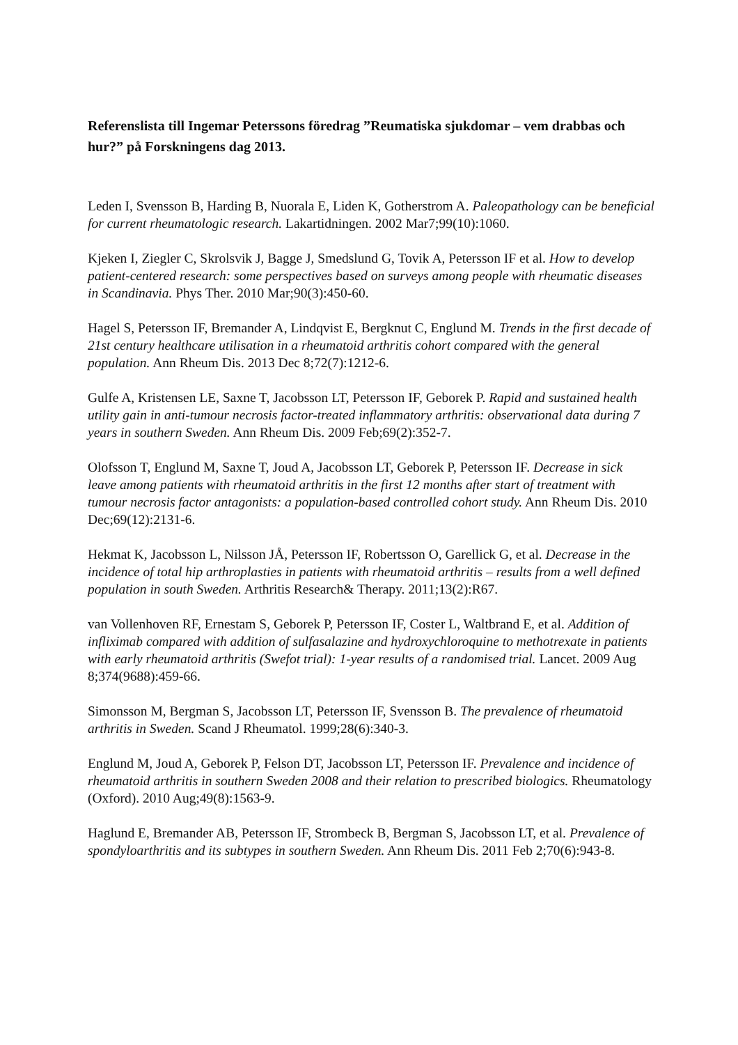Referenslista till Ingemar Peterssons föredrag ”Reumatiska sjukdomar – vem drabbas och hur?” på Forskningens dag 2013.
Leden I, Svensson B, Harding B, Nuorala E, Liden K, Gotherstrom A. Paleopathology can be beneficial for current rheumatologic research. Lakartidningen. 2002 Mar7;99(10):1060.
Kjeken I, Ziegler C, Skrolsvik J, Bagge J, Smedslund G, Tovik A, Petersson IF et al. How to develop patient-centered research: some perspectives based on surveys among people with rheumatic diseases in Scandinavia. Phys Ther. 2010 Mar;90(3):450-60.
Hagel S, Petersson IF, Bremander A, Lindqvist E, Bergknut C, Englund M. Trends in the first decade of 21st century healthcare utilisation in a rheumatoid arthritis cohort compared with the general population. Ann Rheum Dis. 2013 Dec 8;72(7):1212-6.
Gulfe A, Kristensen LE, Saxne T, Jacobsson LT, Petersson IF, Geborek P. Rapid and sustained health utility gain in anti-tumour necrosis factor-treated inflammatory arthritis: observational data during 7 years in southern Sweden. Ann Rheum Dis. 2009 Feb;69(2):352-7.
Olofsson T, Englund M, Saxne T, Joud A, Jacobsson LT, Geborek P, Petersson IF. Decrease in sick leave among patients with rheumatoid arthritis in the first 12 months after start of treatment with tumour necrosis factor antagonists: a population-based controlled cohort study. Ann Rheum Dis. 2010 Dec;69(12):2131-6.
Hekmat K, Jacobsson L, Nilsson JÅ, Petersson IF, Robertsson O, Garellick G, et al. Decrease in the incidence of total hip arthroplasties in patients with rheumatoid arthritis – results from a well defined population in south Sweden. Arthritis Research& Therapy. 2011;13(2):R67.
van Vollenhoven RF, Ernestam S, Geborek P, Petersson IF, Coster L, Waltbrand E, et al. Addition of infliximab compared with addition of sulfasalazine and hydroxychloroquine to methotrexate in patients with early rheumatoid arthritis (Swefot trial): 1-year results of a randomised trial. Lancet. 2009 Aug 8;374(9688):459-66.
Simonsson M, Bergman S, Jacobsson LT, Petersson IF, Svensson B. The prevalence of rheumatoid arthritis in Sweden. Scand J Rheumatol. 1999;28(6):340-3.
Englund M, Joud A, Geborek P, Felson DT, Jacobsson LT, Petersson IF. Prevalence and incidence of rheumatoid arthritis in southern Sweden 2008 and their relation to prescribed biologics. Rheumatology (Oxford). 2010 Aug;49(8):1563-9.
Haglund E, Bremander AB, Petersson IF, Strombeck B, Bergman S, Jacobsson LT, et al. Prevalence of spondyloarthritis and its subtypes in southern Sweden. Ann Rheum Dis. 2011 Feb 2;70(6):943-8.